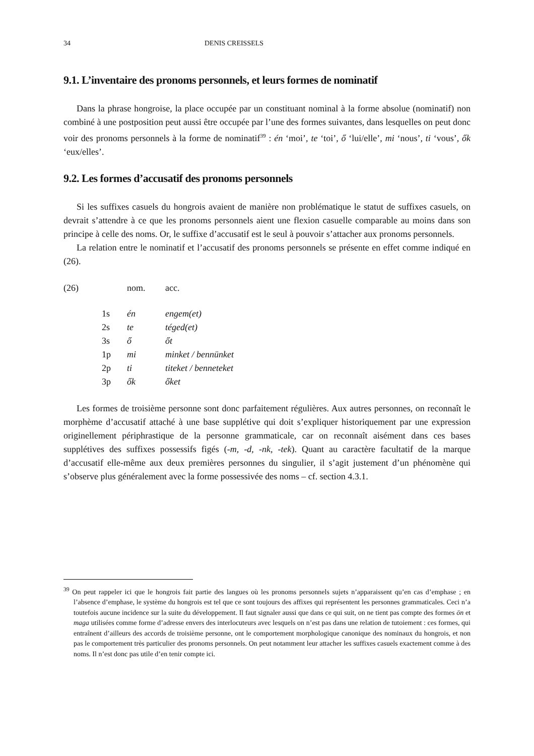34 DENIS CREISSELS
9.1. L’inventaire des pronoms personnels, et leurs formes de nominatif
Dans la phrase hongroise, la place occupée par un constituant nominal à la forme absolue (nominatif) non combiné à une postposition peut aussi être occupée par l’une des formes suivantes, dans lesquelles on peut donc voir des pronoms personnels à la forme de nominatif<sup>39</sup> : én ‘moi’, te ‘toi’, ő ‘lui/elle’, mi ‘nous’, ti ‘vous’, ők ‘eux/elles’.
9.2. Les formes d’accusatif des pronoms personnels
Si les suffixes casuels du hongrois avaient de manière non problématique le statut de suffixes casuels, on devrait s’attendre à ce que les pronoms personnels aient une flexion casuelle comparable au moins dans son principe à celle des noms. Or, le suffixe d’accusatif est le seul à pouvoir s’attacher aux pronoms personnels.
La relation entre le nominatif et l’accusatif des pronoms personnels se présente en effet comme indiqué en (26).
| (26) | nom. | acc. |
| 1s | én | engem(et) |
| 2s | te | téged(et) |
| 3s | ő | őt |
| 1p | mi | minket / bennünket |
| 2p | ti | titeket / benneteket |
| 3p | ők | őket |
Les formes de troisième personne sont donc parfaitement régulières. Aux autres personnes, on reconnaît le morphème d’accusatif attaché à une base supplétive qui doit s’expliquer historiquement par une expression originellement périphrastique de la personne grammaticale, car on reconnaît aisément dans ces bases supplétives des suffixes possessifs figés (-m, -d, -nk, -tek). Quant au caractère facultatif de la marque d’accusatif elle-même aux deux premières personnes du singulier, il s’agit justement d’un phénomène qui s’observe plus généralement avec la forme possessivée des noms – cf. section 4.3.1.
<sup>39</sup> On peut rappeler ici que le hongrois fait partie des langues où les pronoms personnels sujets n’apparaissent qu’en cas d’emphase ; en l’absence d’emphase, le système du hongrois est tel que ce sont toujours des affixes qui représentent les personnes grammaticales. Ceci n’a toutefois aucune incidence sur la suite du développement. Il faut signaler aussi que dans ce qui suit, on ne tient pas compte des formes ön et maga utilisées comme forme d’adresse envers des interlocuteurs avec lesquels on n’est pas dans une relation de tutoiement : ces formes, qui entraînent d’ailleurs des accords de troisième personne, ont le comportement morphologique canonique des nominaux du hongrois, et non pas le comportement très particulier des pronoms personnels. On peut notamment leur attacher les suffixes casuels exactement comme à des noms. Il n’est donc pas utile d’en tenir compte ici.